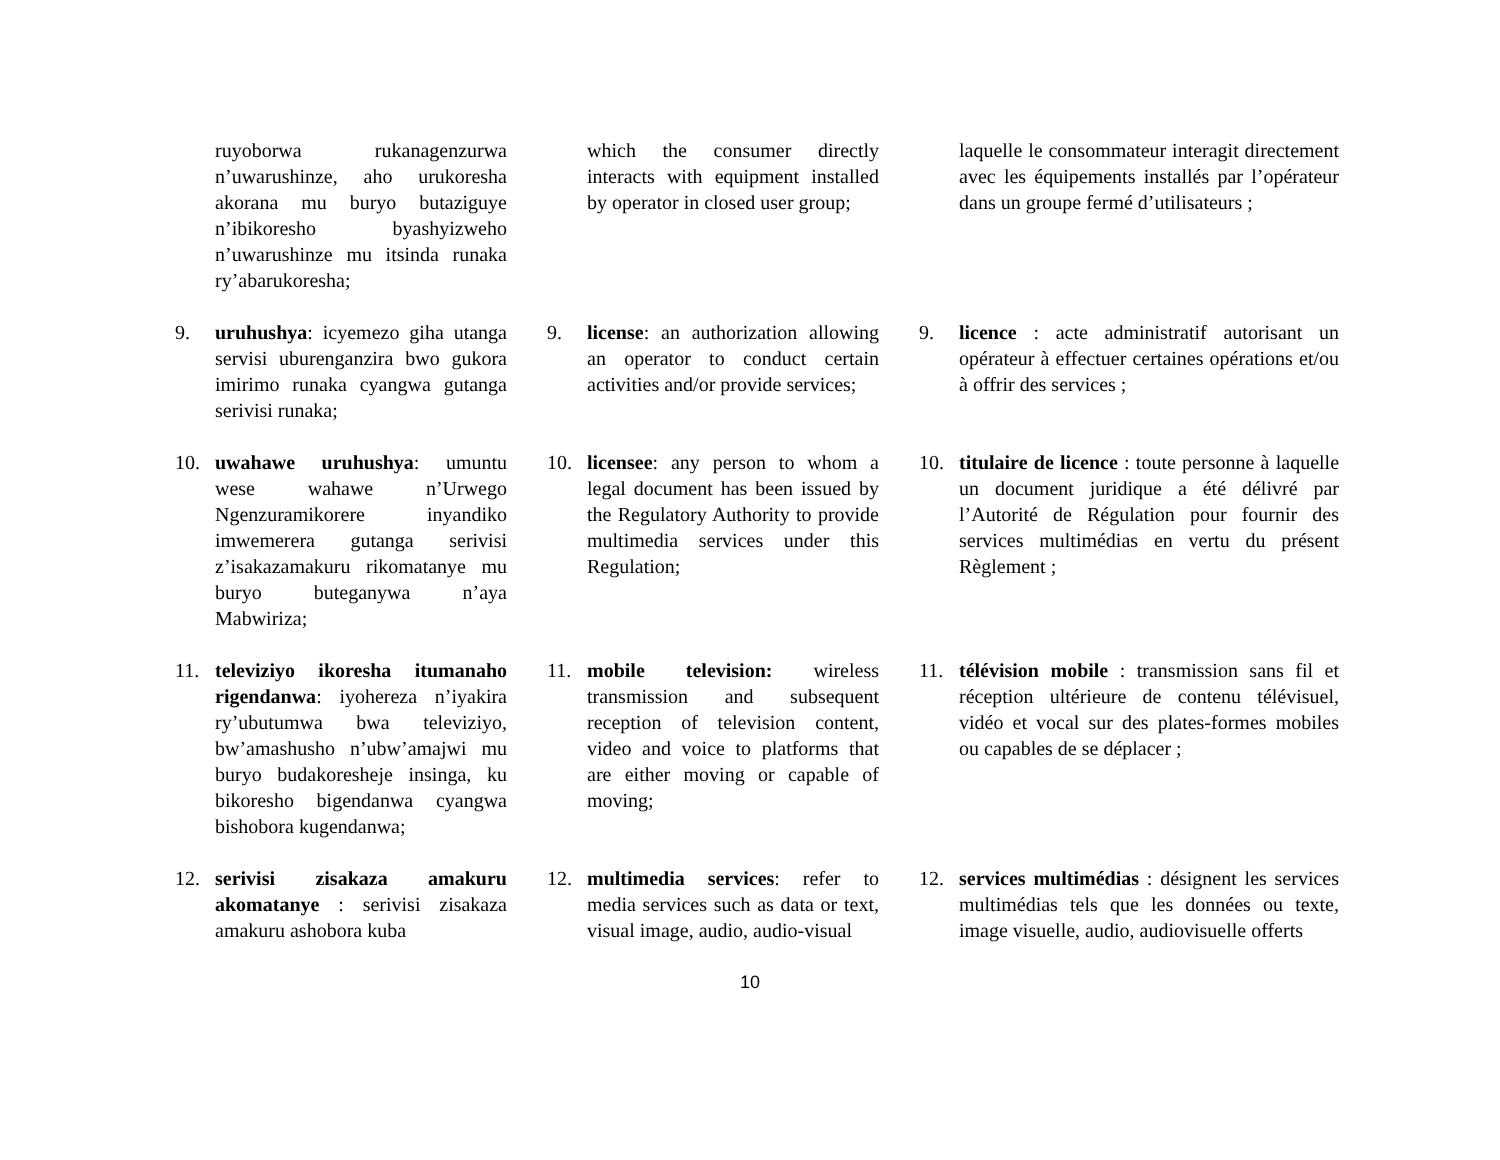ruyoborwa rukanagenzurwa n’uwarushinze, aho urukoresha akorana mu buryo butaziguye n’ibikoresho byashyizweho n’uwarushinze mu itsinda runaka ry’abarukoresha;
which the consumer directly interacts with equipment installed by operator in closed user group;
laquelle le consommateur interagit directement avec les équipements installés par l’opérateur dans un groupe fermé d’utilisateurs ;
9. uruhushya: icyemezo giha utanga servisi uburenganzira bwo gukora imirimo runaka cyangwa gutanga serivisi runaka;
9. license: an authorization allowing an operator to conduct certain activities and/or provide services;
9. licence : acte administratif autorisant un opérateur à effectuer certaines opérations et/ou à offrir des services ;
10. uwahawe uruhushya: umuntu wese wahawe n’Urwego Ngenzuramikorere inyandiko imwemerera gutanga serivisi z’isakazamakuru rikomatanye mu buryo buteganywa n’aya Mabwiriza;
10. licensee: any person to whom a legal document has been issued by the Regulatory Authority to provide multimedia services under this Regulation;
10. titulaire de licence : toute personne à laquelle un document juridique a été délivré par l’Autorité de Régulation pour fournir des services multimédias en vertu du présent Règlement ;
11. televiziyo ikoresha itumanaho rigendanwa: iyohereza n’iyakira ry’ubutumwa bwa televiziyo, bw’amashusho n’ubw’amajwi mu buryo budakoresheje insinga, ku bikoresho bigendanwa cyangwa bishobora kugendanwa;
11. mobile television: wireless transmission and subsequent reception of television content, video and voice to platforms that are either moving or capable of moving;
11. télévision mobile : transmission sans fil et réception ultérieure de contenu télévisuel, vidéo et vocal sur des plates-formes mobiles ou capables de se déplacer ;
12. serivisi zisakaza amakuru akomatanye : serivisi zisakaza amakuru ashobora kuba
12. multimedia services: refer to media services such as data or text, visual image, audio, audio-visual
12. services multimédias : désignent les services multimédias tels que les données ou texte, image visuelle, audio, audiovisuelle offerts
10